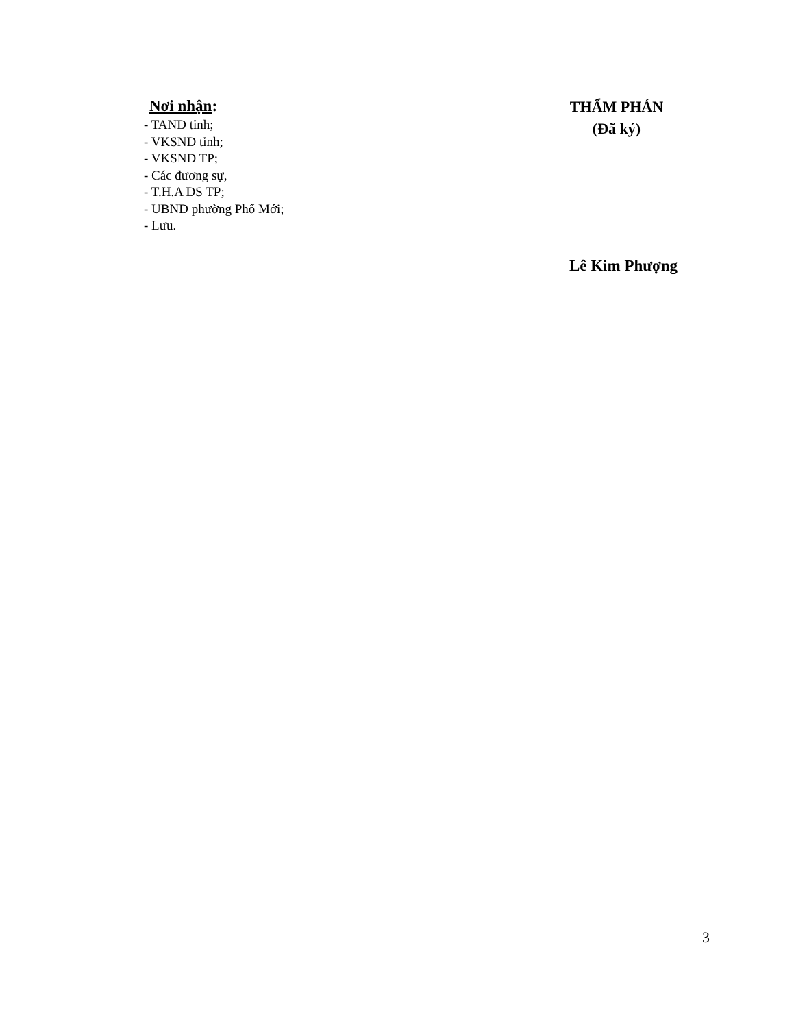Nơi nhận:
- TAND tỉnh;
- VKSND tỉnh;
- VKSND TP;
- Các đương sự,
- T.H.A DS TP;
- UBND phường Phố Mới;
- Lưu.
THẨM PHÁN
(Đã ký)
Lê Kim Phượng
3